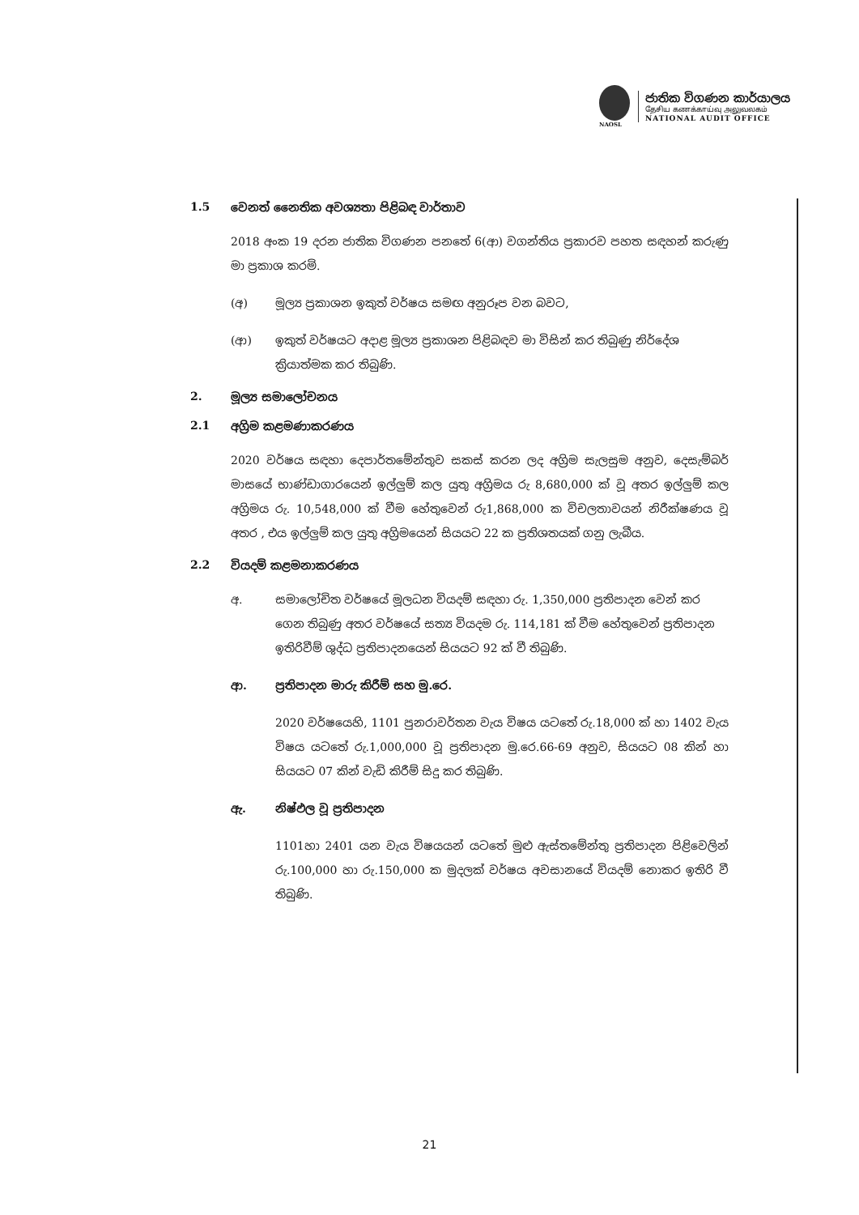NAOSL
ජාතික විගණන කාර්යාලය
தேசிய கணக்காய்வு அலுவலகம்
NATIONAL AUDIT OFFICE
1.5 වෙනත් නෛතික අවශ්‍යතා පිළිබඳ වාර්තාව
2018 අංක 19 දරන ජාතික විගණන පනතේ 6(ආ) වගන්තිය ප්‍රකාරව පහත සඳහන් කරුණු මා ප්‍රකාශ කරමි.
(අ) මූල්‍ය ප්‍රකාශන ඉකුත් වර්ෂය සමඟ අනුරූප වන බවට,
(ආ) ඉකුත් වර්ෂයට අදාළ මූල්‍ය ප්‍රකාශන පිළිබඳව මා විසින් කර තිබුණු නිර්දේශ ක්‍රියාත්මක කර තිබුණි.
2. මූල්‍ය සමාලෝචනය
2.1 අග්‍රිම කළමණාකරණය
2020 වර්ෂය සඳහා දෙපාර්තමේන්තුව සකස් කරන ලද අග්‍රිම සැලසුම අනුව, දෙසැම්බර් මාසයේ භාණ්ඩාගාරයෙන් ඉල්ලුම් කල යුතු අග්‍රිමය රු 8,680,000 ක් වූ අතර ඉල්ලුම් කල අග්‍රිමය රු. 10,548,000 ක් වීම හේතුවෙන් රු1,868,000 ක විචලතාවයන් නිරීක්ෂණය වූ අතර , එය ඉල්ලුම් කල යුතු අග්‍රිමයෙන් සියයට 22 ක ප්‍රතිශතයක් ගනු ලැබීය.
2.2 වියදම් කළමනාකරණය
අ. සමාලෝචිත වර්ෂයේ මූලධන වියදම් සඳහා රු. 1,350,000 ප්‍රතිපාදන වෙන් කර ගෙන තිබුණු අතර වර්ෂයේ සත්‍ය වියදම රු. 114,181 ක් වීම හේතුවෙන් ප්‍රතිපාදන ඉතිරිවීම් ශුද්ධ ප්‍රතිපාදනයෙන් සියයට 92 ක් වී තිබුණි.
ආ. ප්‍රතිපාදන මාරු කිරීම් සහ මු.රෙ.
2020 වර්ෂයෙහි, 1101 පුනරාවර්තන වැය විෂය යටතේ රු.18,000 ක් හා 1402 වැය විෂය යටතේ රු.1,000,000 වූ ප්‍රතිපාදන මු.රෙ.66-69 අනුව, සියයට 08 කින් හා සියයට 07 කින් වැඩි කිරීම් සිදු කර තිබුණි.
ඇ. නිෂ්ඵල වූ ප්‍රතිපාදන
1101හා 2401 යන වැය විෂයයන් යටතේ මුළු ඇස්තමේන්තු ප්‍රතිපාදන පිළිවෙලින් රු.100,000 හා රු.150,000 ක මුදලක් වර්ෂය අවසානයේ වියදම් නොකර ඉතිරි වී තිබුණි.
21